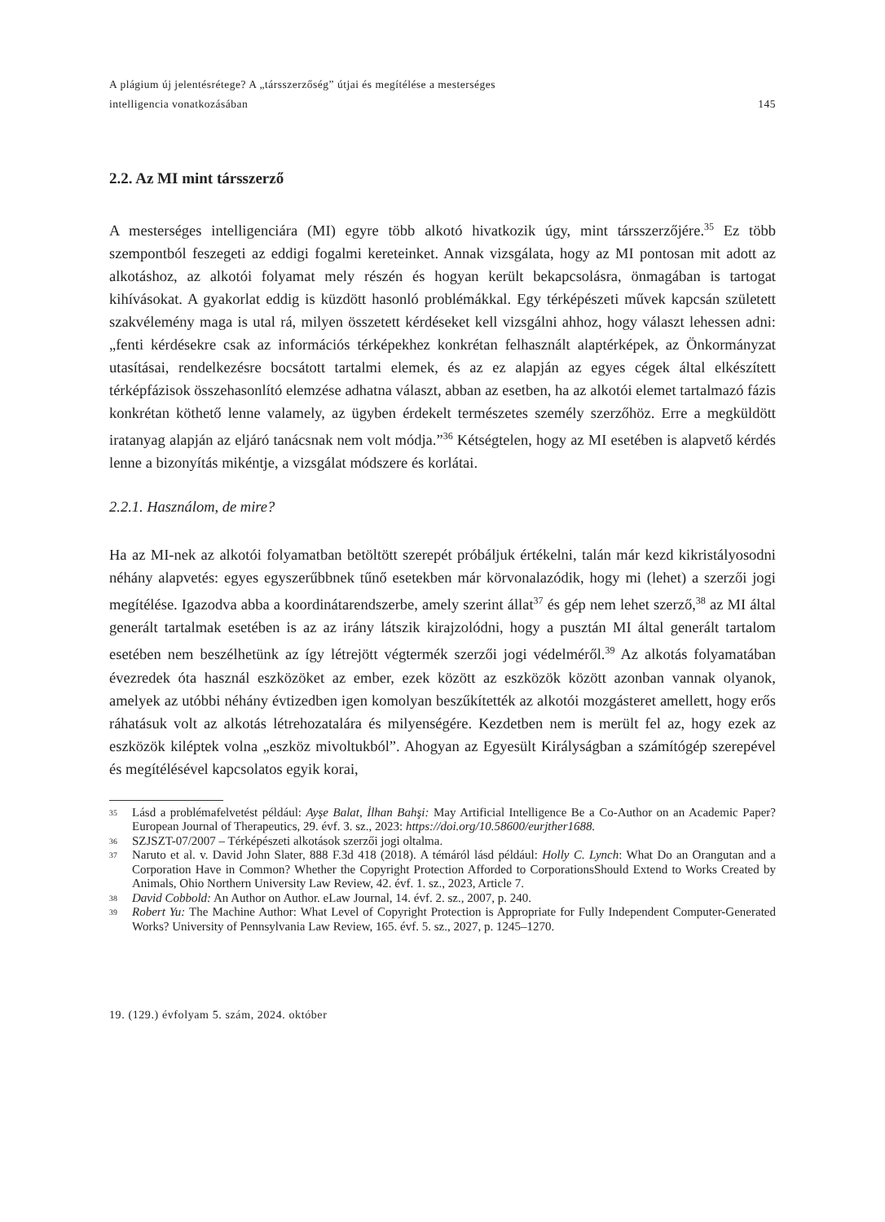A plágium új jelentésrétege? A „társszerzőség” útjai és megítélése a mesterséges
intelligencia vonatkozásában
145
2.2. Az MI mint társszerző
A mesterséges intelligenciára (MI) egyre több alkotó hivatkozik úgy, mint társszerzőjére.<sup>35</sup> Ez több szempontból feszegeti az eddigi fogalmi kereteinket. Annak vizsgálata, hogy az MI pontosan mit adott az alkotáshoz, az alkotói folyamat mely részén és hogyan került bekapcsolásra, önmagában is tartogat kihívásokat. A gyakorlat eddig is küzdött hasonló problémákkal. Egy térképészeti művek kapcsán született szakvélemény maga is utal rá, milyen összetett kérdéseket kell vizsgálni ahhoz, hogy választ lehessen adni: „fenti kérdésekre csak az információs térképekhez konkrétan felhasznált alaptérképek, az Önkormányzat utasításai, rendelkezésre bocsátott tartalmi elemek, és az ez alapján az egyes cégek által elkészített térképfázisok összehasonlító elemzése adhatna választ, abban az esetben, ha az alkotói elemet tartalmazó fázis konkrétan köthető lenne valamely, az ügyben érdekelt természetes személy szerzőhöz. Erre a megküldött iratanyag alapján az eljáró tanácsnak nem volt módja.”<sup>36</sup> Kétségtelen, hogy az MI esetében is alapvető kérdés lenne a bizonyítás mikéntje, a vizsgálat módszere és korlátai.
2.2.1. Használom, de mire?
Ha az MI-nek az alkotói folyamatban betöltött szerepét próbáljuk értékelni, talán már kezd kikristályosodni néhány alapvetés: egyes egyszerűbbnek tűnő esetekben már körvonalazódik, hogy mi (lehet) a szerzői jogi megítélése. Igazodva abba a koordinátarendszerbe, amely szerint állat<sup>37</sup> és gép nem lehet szerző,<sup>38</sup> az MI által generált tartalmak esetében is az az irány látszik kirajzolódni, hogy a pusztán MI által generált tartalom esetében nem beszélhetünk az így létrejött végtermék szerzői jogi védelméről.<sup>39</sup> Az alkotás folyamatában évezredek óta használ eszközöket az ember, ezek között az eszközök között azonban vannak olyanok, amelyek az utóbbi néhány évtizedben igen komolyan beszűkítették az alkotói mozgásteret amellett, hogy erős ráhatásuk volt az alkotás létrehozatalára és milyenségére. Kezdetben nem is merült fel az, hogy ezek az eszközök kiléptek volna „eszköz mivoltukból”. Ahogyan az Egyesült Királyságban a számítógép szerepével és megítélésével kapcsolatos egyik korai,
<sup>35</sup> Lásd a problémafelvetést például: Ayşe Balat, İlhan Bahşi: May Artificial Intelligence Be a Co-Author on an Academic Paper? European Journal of Therapeutics, 29. évf. 3. sz., 2023: https://doi.org/10.58600/eurjther1688.
<sup>36</sup> SZJSZT-07/2007 – Térképészeti alkotások szerzői jogi oltalma.
<sup>37</sup> Naruto et al. v. David John Slater, 888 F.3d 418 (2018). A témáról lásd például: Holly C. Lynch: What Do an Orangutan and a Corporation Have in Common? Whether the Copyright Protection Afforded to CorporationsShould Extend to Works Created by Animals, Ohio Northern University Law Review, 42. évf. 1. sz., 2023, Article 7.
<sup>38</sup> David Cobbold: An Author on Author. eLaw Journal, 14. évf. 2. sz., 2007, p. 240.
<sup>39</sup> Robert Yu: The Machine Author: What Level of Copyright Protection is Appropriate for Fully Independent Computer-Generated Works? University of Pennsylvania Law Review, 165. évf. 5. sz., 2027, p. 1245–1270.
19. (129.) évfolyam 5. szám, 2024. október